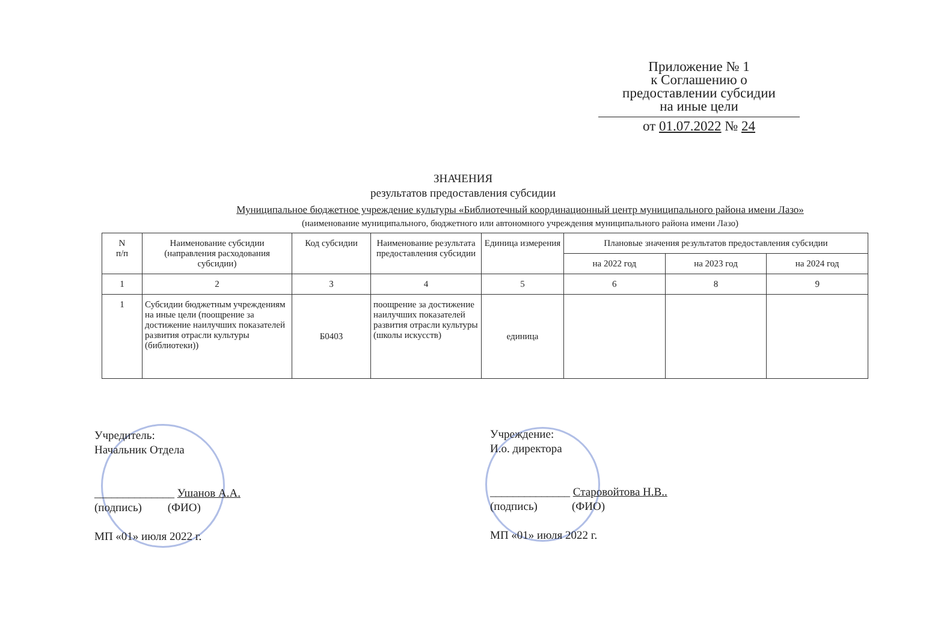Приложение № 1
к Соглашению о
предоставлении субсидии
на иные цели
от 01.07.2022 № 24
ЗНАЧЕНИЯ
результатов предоставления субсидии
Муниципальное бюджетное учреждение культуры «Библиотечный координационный центр муниципального района имени Лазо»
(наименование муниципального, бюджетного или автономного учреждения муниципального района имени Лазо)
| N п/п | Наименование субсидии (направления расходования субсидии) | Код субсидии | Наименование результата предоставления субсидии | Единица измерения | Плановые значения результатов предоставления субсидии | | |
| --- | --- | --- | --- | --- | --- | --- | --- |
| | | | | | на 2022 год | на 2023 год | на 2024 год |
| 1 | 2 | 3 | 4 | 5 | 6 | 8 | 9 |
| 1 | Субсидии бюджетным учреждениям на иные цели (поощрение за достижение наилучших показателей развития отрасли культуры (библиотеки)) | Б0403 | поощрение за достижение наилучших показателей развития отрасли культуры (школы искусств) | единица | | | |
Учредитель:
Начальник Отдела
______________ Ушанов А.А.
(подпись) (ФИО)
МП «01» июля 2022 г.
Учреждение:
И.о. директора
______________ Старовойтова Н.В..
(подпись) (ФИО)
МП «01» июля 2022 г.